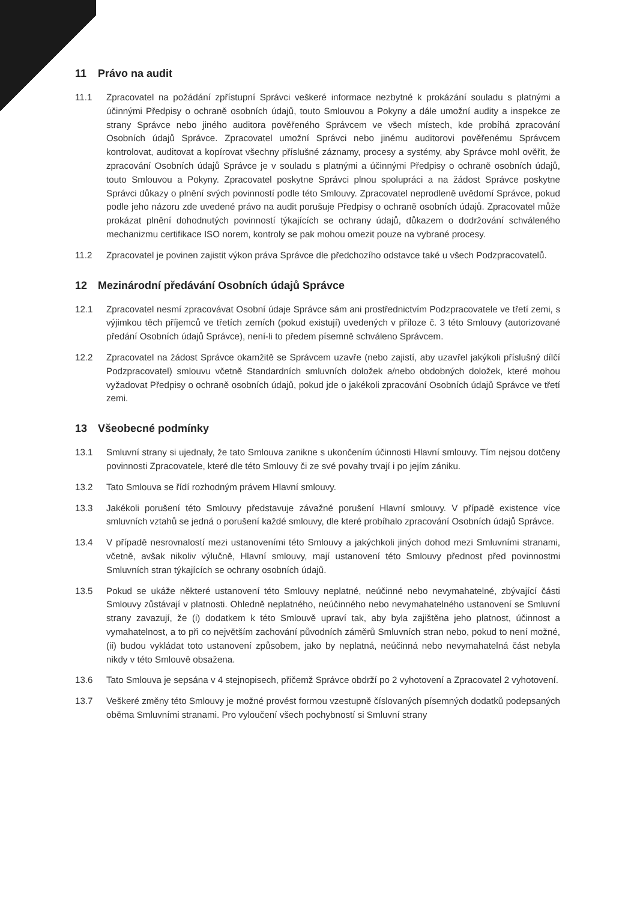11 Právo na audit
11.1 Zpracovatel na požádání zpřístupní Správci veškeré informace nezbytné k prokázání souladu s platnými a účinnými Předpisy o ochraně osobních údajů, touto Smlouvou a Pokyny a dále umožní audity a inspekce ze strany Správce nebo jiného auditora pověřeného Správcem ve všech místech, kde probíhá zpracování Osobních údajů Správce. Zpracovatel umožní Správci nebo jinému auditorovi pověřenému Správcem kontrolovat, auditovat a kopírovat všechny příslušné záznamy, procesy a systémy, aby Správce mohl ověřit, že zpracování Osobních údajů Správce je v souladu s platnými a účinnými Předpisy o ochraně osobních údajů, touto Smlouvou a Pokyny. Zpracovatel poskytne Správci plnou spolupráci a na žádost Správce poskytne Správci důkazy o plnění svých povinností podle této Smlouvy. Zpracovatel neprodleně uvědomí Správce, pokud podle jeho názoru zde uvedené právo na audit porušuje Předpisy o ochraně osobních údajů. Zpracovatel může prokázat plnění dohodnutých povinností týkajících se ochrany údajů, důkazem o dodržování schváleného mechanizmu certifikace ISO norem, kontroly se pak mohou omezit pouze na vybrané procesy.
11.2 Zpracovatel je povinen zajistit výkon práva Správce dle předchozího odstavce také u všech Podzpracovatelů.
12 Mezinárodní předávání Osobních údajů Správce
12.1 Zpracovatel nesmí zpracovávat Osobní údaje Správce sám ani prostřednictvím Podzpracovatele ve třetí zemi, s výjimkou těch příjemců ve třetích zemích (pokud existují) uvedených v příloze č. 3 této Smlouvy (autorizované předání Osobních údajů Správce), není-li to předem písemně schváleno Správcem.
12.2 Zpracovatel na žádost Správce okamžitě se Správcem uzavře (nebo zajistí, aby uzavřel jakýkoli příslušný dílčí Podzpracovatel) smlouvu včetně Standardních smluvních doložek a/nebo obdobných doložek, které mohou vyžadovat Předpisy o ochraně osobních údajů, pokud jde o jakékoli zpracování Osobních údajů Správce ve třetí zemi.
13 Všeobecné podmínky
13.1 Smluvní strany si ujednaly, že tato Smlouva zanikne s ukončením účinnosti Hlavní smlouvy. Tím nejsou dotčeny povinnosti Zpracovatele, které dle této Smlouvy či ze své povahy trvají i po jejím zániku.
13.2 Tato Smlouva se řídí rozhodným právem Hlavní smlouvy.
13.3 Jakékoli porušení této Smlouvy představuje závažné porušení Hlavní smlouvy. V případě existence více smluvních vztahů se jedná o porušení každé smlouvy, dle které probíhalo zpracování Osobních údajů Správce.
13.4 V případě nesrovnalostí mezi ustanoveními této Smlouvy a jakýchkoli jiných dohod mezi Smluvními stranami, včetně, avšak nikoliv výlučně, Hlavní smlouvy, mají ustanovení této Smlouvy přednost před povinnostmi Smluvních stran týkajících se ochrany osobních údajů.
13.5 Pokud se ukáže některé ustanovení této Smlouvy neplatné, neúčinné nebo nevymahatelné, zbývající části Smlouvy zůstávají v platnosti. Ohledně neplatného, neúčinného nebo nevymahatelného ustanovení se Smluvní strany zavazují, že (i) dodatkem k této Smlouvě upraví tak, aby byla zajištěna jeho platnost, účinnost a vymahatelnost, a to při co největším zachování původních záměrů Smluvních stran nebo, pokud to není možné, (ii) budou vykládat toto ustanovení způsobem, jako by neplatná, neúčinná nebo nevymahatelná část nebyla nikdy v této Smlouvě obsažena.
13.6 Tato Smlouva je sepsána v 4 stejnopisech, přičemž Správce obdrží po 2 vyhotovení a Zpracovatel 2 vyhotovení.
13.7 Veškeré změny této Smlouvy je možné provést formou vzestupně číslovaných písemných dodatků podepsaných oběma Smluvními stranami. Pro vyloučení všech pochybností si Smluvní strany